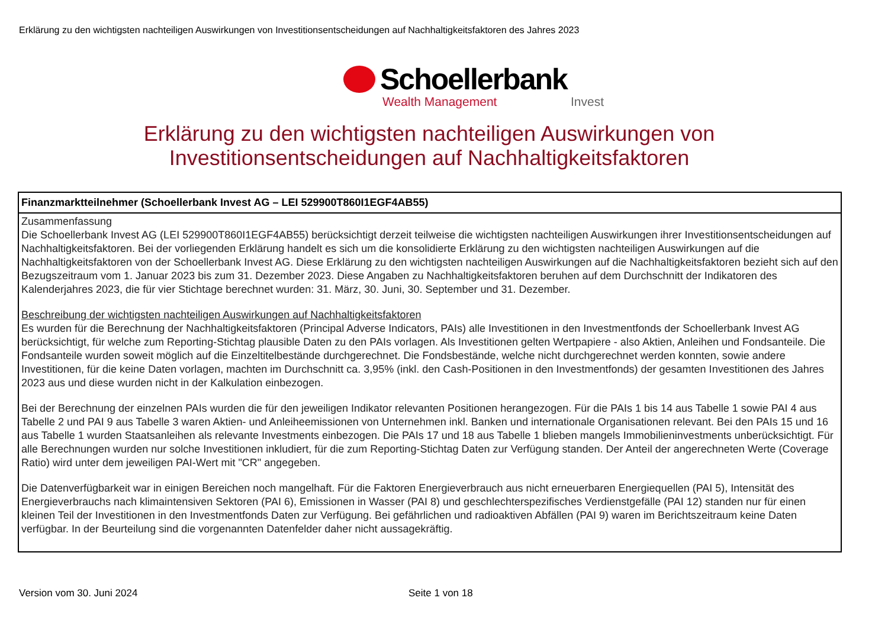Erklärung zu den wichtigsten nachteiligen Auswirkungen von Investitionsentscheidungen auf Nachhaltigkeitsfaktoren des Jahres 2023
Schoellerbank
Wealth Management Invest
Erklärung zu den wichtigsten nachteiligen Auswirkungen von Investitionsentscheidungen auf Nachhaltigkeitsfaktoren
| Finanzmarktteilnehmer (Schoellerbank Invest AG – LEI 529900T860I1EGF4AB55) |
| --- |
| Zusammenfassung Die Schoellerbank Invest AG (LEI 529900T860I1EGF4AB55) berücksichtigt derzeit teilweise die wichtigsten nachteiligen Auswirkungen ihrer Investitionsentscheidungen auf Nachhaltigkeitsfaktoren. Bei der vorliegenden Erklärung handelt es sich um die konsolidierte Erklärung zu den wichtigsten nachteiligen Auswirkungen auf die Nachhaltigkeitsfaktoren von der Schoellerbank Invest AG. Diese Erklärung zu den wichtigsten nachteiligen Auswirkungen auf die Nachhaltigkeitsfaktoren bezieht sich auf den Bezugszeitraum vom 1. Januar 2023 bis zum 31. Dezember 2023. Diese Angaben zu Nachhaltigkeitsfaktoren beruhen auf dem Durchschnitt der Indikatoren des Kalenderjahres 2023, die für vier Stichtage berechnet wurden: 31. März, 30. Juni, 30. September und 31. Dezember. Beschreibung der wichtigsten nachteiligen Auswirkungen auf Nachhaltigkeitsfaktoren Es wurden für die Berechnung der Nachhaltigkeitsfaktoren (Principal Adverse Indicators, PAIs) alle Investitionen in den Investmentfonds der Schoellerbank Invest AG berücksichtigt, für welche zum Reporting-Stichtag plausible Daten zu den PAIs vorlagen. Als Investitionen gelten Wertpapiere - also Aktien, Anleihen und Fondsanteile. Die Fondsanteile wurden soweit möglich auf die Einzeltitelbestände durchgerechnet. Die Fondsbestände, welche nicht durchgerechnet werden konnten, sowie andere Investitionen, für die keine Daten vorlagen, machten im Durchschnitt ca. 3,95% (inkl. den Cash-Positionen in den Investmentfonds) der gesamten Investitionen des Jahres 2023 aus und diese wurden nicht in der Kalkulation einbezogen. Bei der Berechnung der einzelnen PAIs wurden die für den jeweiligen Indikator relevanten Positionen herangezogen. Für die PAIs 1 bis 14 aus Tabelle 1 sowie PAI 4 aus Tabelle 2 und PAI 9 aus Tabelle 3 waren Aktien- und Anleiheemissionen von Unternehmen inkl. Banken und internationale Organisationen relevant. Bei den PAIs 15 und 16 aus Tabelle 1 wurden Staatsanleihen als relevante Investments einbezogen. Die PAIs 17 und 18 aus Tabelle 1 blieben mangels Immobilieninvestments unberücksichtigt. Für alle Berechnungen wurden nur solche Investitionen inkludiert, für die zum Reporting-Stichtag Daten zur Verfügung standen. Der Anteil der angerechneten Werte (Coverage Ratio) wird unter dem jeweiligen PAI-Wert mit "CR" angegeben. Die Datenverfügbarkeit war in einigen Bereichen noch mangelhaft. Für die Faktoren Energieverbrauch aus nicht erneuerbaren Energiequellen (PAI 5), Intensität des Energieverbrauchs nach klimaintensiven Sektoren (PAI 6), Emissionen in Wasser (PAI 8) und geschlechterspezifisches Verdienstgefälle (PAI 12) standen nur für einen kleinen Teil der Investitionen in den Investmentfonds Daten zur Verfügung. Bei gefährlichen und radioaktiven Abfällen (PAI 9) waren im Berichtszeitraum keine Daten verfügbar. In der Beurteilung sind die vorgenannten Datenfelder daher nicht aussagekräftig. |
Version vom 30. Juni 2024 Seite 1 von 18